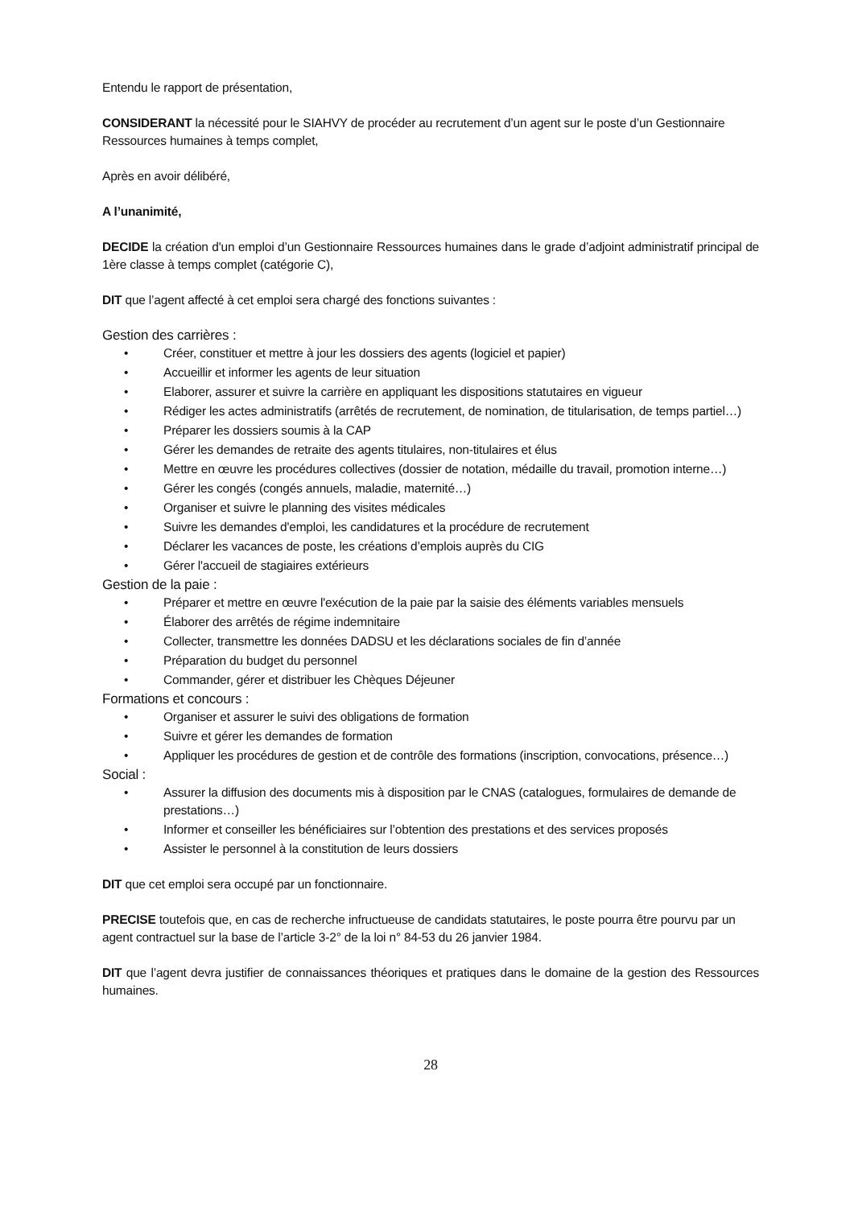Entendu le rapport de présentation,
CONSIDERANT la nécessité pour le SIAHVY de procéder au recrutement d’un agent sur le poste d’un Gestionnaire Ressources humaines à temps complet,
Après en avoir délibéré,
A l’unanimité,
DECIDE la création d'un emploi d’un Gestionnaire Ressources humaines dans le grade d’adjoint administratif principal de 1ère classe à temps complet (catégorie C),
DIT que l’agent affecté à cet emploi sera chargé des fonctions suivantes :
Gestion des carrières :
• Créer, constituer et mettre à jour les dossiers des agents (logiciel et papier)
• Accueillir et informer les agents de leur situation
• Elaborer, assurer et suivre la carrière en appliquant les dispositions statutaires en vigueur
• Rédiger les actes administratifs (arrêtés de recrutement, de nomination, de titularisation, de temps partiel…)
• Préparer les dossiers soumis à la CAP
• Gérer les demandes de retraite des agents titulaires, non-titulaires et élus
• Mettre en œuvre les procédures collectives (dossier de notation, médaille du travail, promotion interne…)
• Gérer les congés (congés annuels, maladie, maternité…)
• Organiser et suivre le planning des visites médicales
• Suivre les demandes d'emploi, les candidatures et la procédure de recrutement
• Déclarer les vacances de poste, les créations d’emplois auprès du CIG
• Gérer l'accueil de stagiaires extérieurs
Gestion de la paie :
• Préparer et mettre en œuvre l'exécution de la paie par la saisie des éléments variables mensuels
• Élaborer des arrêtés de régime indemnitaire
• Collecter, transmettre les données DADSU et les déclarations sociales de fin d’année
• Préparation du budget du personnel
• Commander, gérer et distribuer les Chèques Déjeuner
Formations et concours :
• Organiser et assurer le suivi des obligations de formation
• Suivre et gérer les demandes de formation
• Appliquer les procédures de gestion et de contrôle des formations (inscription, convocations, présence…)
Social :
• Assurer la diffusion des documents mis à disposition par le CNAS (catalogues, formulaires de demande de prestations…)
• Informer et conseiller les bénéficiaires sur l’obtention des prestations et des services proposés
• Assister le personnel à la constitution de leurs dossiers
DIT que cet emploi sera occupé par un fonctionnaire.
PRECISE toutefois que, en cas de recherche infructueuse de candidats statutaires, le poste pourra être pourvu par un agent contractuel sur la base de l’article 3-2° de la loi n° 84-53 du 26 janvier 1984.
DIT que l’agent devra justifier de connaissances théoriques et pratiques dans le domaine de la gestion des Ressources humaines.
28